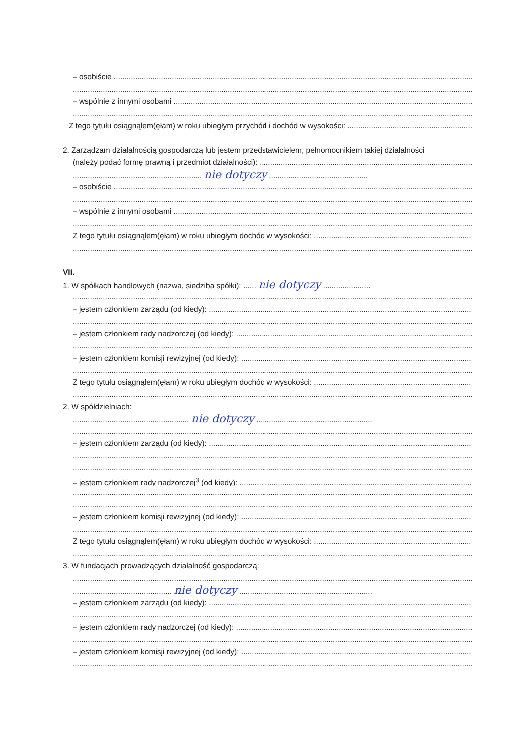– osobiście
– wspólnie z innymi osobami
Z tego tytułu osiągnąłem(ęłam) w roku ubiegłym przychód i dochód w wysokości:
2. Zarządzam działalnością gospodarczą lub jestem przedstawicielem, pełnomocnikiem takiej działalności
(należy podać formę prawną i przedmiot działalności):
............................................................ nie dotyczy ..............................................
– osobiście
– wspólnie z innymi osobami
Z tego tytułu osiągnąłem(ęłam) w roku ubiegłym dochód w wysokości:
VII.
1. W spółkach handlowych (nazwa, siedziba spółki): ...... nie dotyczy ......................
– jestem członkiem zarządu (od kiedy):
– jestem członkiem rady nadzorczej (od kiedy):
– jestem członkiem komisji rewizyjnej (od kiedy):
Z tego tytułu osiągnąłem(ęłam) w roku ubiegłym dochód w wysokości:
2. W spółdzielniach:
...................................................... nie dotyczy ......................................................
– jestem członkiem zarządu (od kiedy):
– jestem członkiem rady nadzorczej<sup>3</sup> (od kiedy):
– jestem członkiem komisji rewizyjnej (od kiedy):
Z tego tytułu osiągnąłem(ęłam) w roku ubiegłym dochód w wysokości:
3. W fundacjach prowadzących działalność gospodarczą:
.............................................. nie dotyczy ..............................................................
– jestem członkiem zarządu (od kiedy):
– jestem członkiem rady nadzorczej (od kiedy):
– jestem członkiem komisji rewizyjnej (od kiedy):